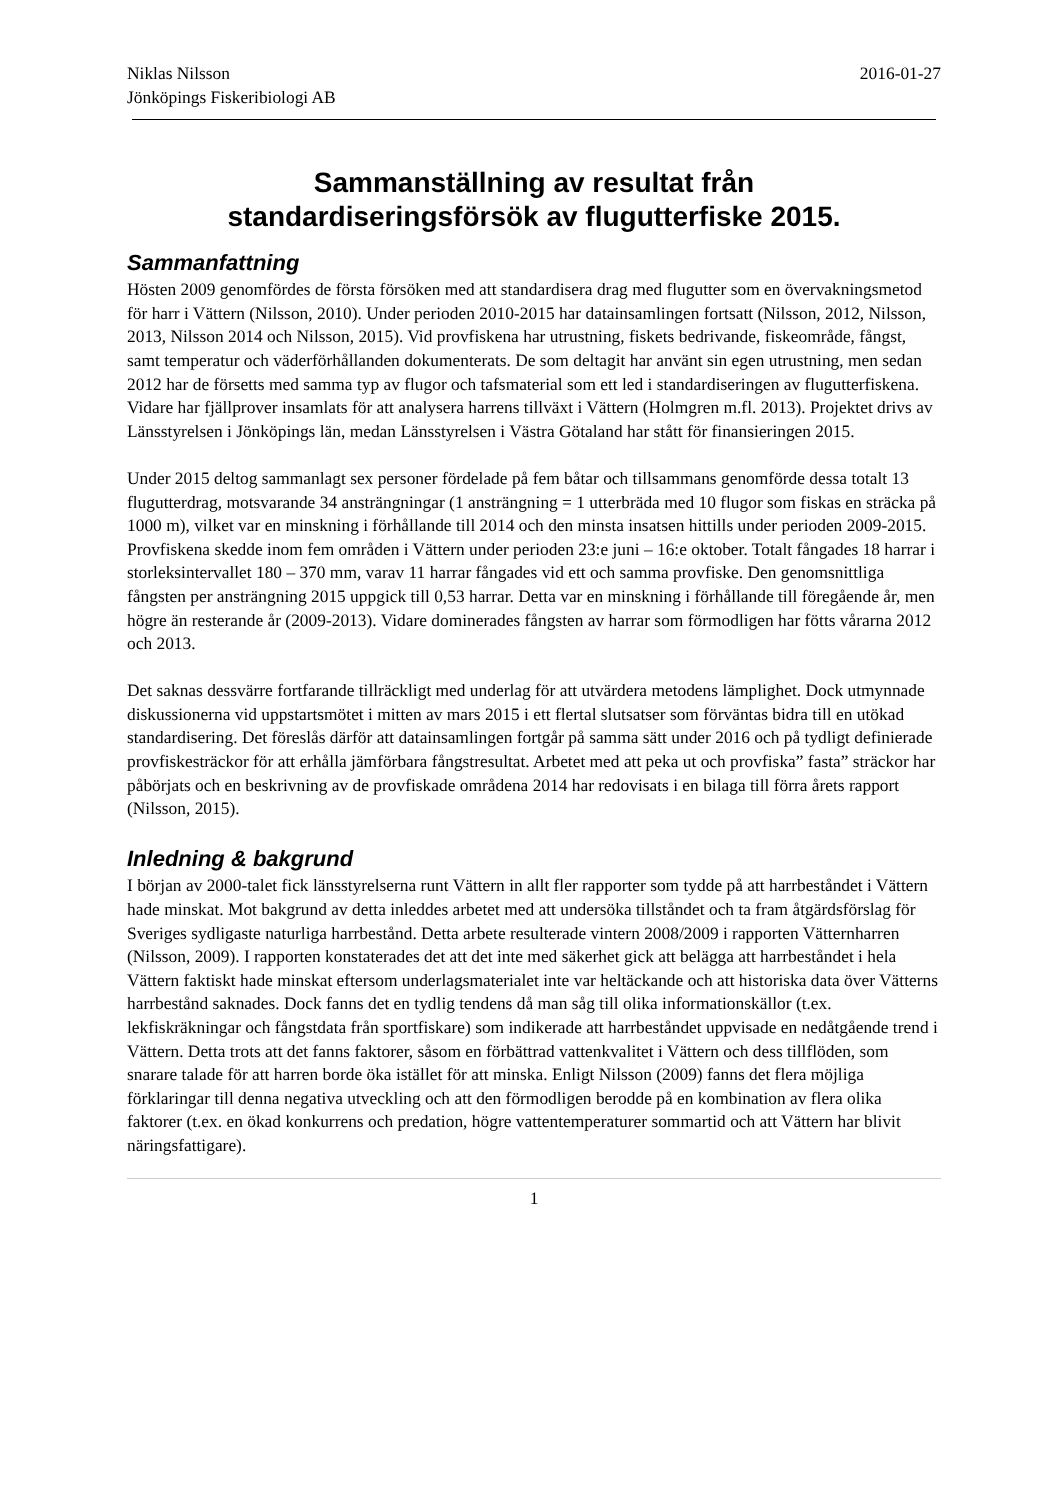Niklas Nilsson
Jönköpings Fiskeribiologi AB
2016-01-27
Sammanställning av resultat från
standardiseringsförsök av flugutterfiske 2015.
Sammanfattning
Hösten 2009 genomfördes de första försöken med att standardisera drag med flugutter som en övervakningsmetod för harr i Vättern (Nilsson, 2010). Under perioden 2010-2015 har datainsamlingen fortsatt (Nilsson, 2012, Nilsson, 2013, Nilsson 2014 och Nilsson, 2015). Vid provfiskena har utrustning, fiskets bedrivande, fiskeområde, fångst, samt temperatur och väderförhållanden dokumenterats. De som deltagit har använt sin egen utrustning, men sedan 2012 har de försetts med samma typ av flugor och tafsmaterial som ett led i standardiseringen av flugutterfiskena. Vidare har fjällprover insamlats för att analysera harrens tillväxt i Vättern (Holmgren m.fl. 2013). Projektet drivs av Länsstyrelsen i Jönköpings län, medan Länsstyrelsen i Västra Götaland har stått för finansieringen 2015.
Under 2015 deltog sammanlagt sex personer fördelade på fem båtar och tillsammans genomförde dessa totalt 13 flugutterdrag, motsvarande 34 ansträngningar (1 ansträngning = 1 utterbräda med 10 flugor som fiskas en sträcka på 1000 m), vilket var en minskning i förhållande till 2014 och den minsta insatsen hittills under perioden 2009-2015. Provfiskena skedde inom fem områden i Vättern under perioden 23:e juni – 16:e oktober. Totalt fångades 18 harrar i storleksintervallet 180 – 370 mm, varav 11 harrar fångades vid ett och samma provfiske. Den genomsnittliga fångsten per ansträngning 2015 uppgick till 0,53 harrar. Detta var en minskning i förhållande till föregående år, men högre än resterande år (2009-2013). Vidare dominerades fångsten av harrar som förmodligen har fötts vårarna 2012 och 2013.
Det saknas dessvärre fortfarande tillräckligt med underlag för att utvärdera metodens lämplighet. Dock utmynnade diskussionerna vid uppstartsmötet i mitten av mars 2015 i ett flertal slutsatser som förväntas bidra till en utökad standardisering. Det föreslås därför att datainsamlingen fortgår på samma sätt under 2016 och på tydligt definierade provfiskesträckor för att erhålla jämförbara fångstresultat. Arbetet med att peka ut och provfiska” fasta” sträckor har påbörjats och en beskrivning av de provfiskade områdena 2014 har redovisats i en bilaga till förra årets rapport (Nilsson, 2015).
Inledning & bakgrund
I början av 2000-talet fick länsstyrelserna runt Vättern in allt fler rapporter som tydde på att harrbeståndet i Vättern hade minskat. Mot bakgrund av detta inleddes arbetet med att undersöka tillståndet och ta fram åtgärdsförslag för Sveriges sydligaste naturliga harrbestånd. Detta arbete resulterade vintern 2008/2009 i rapporten Vätternharren (Nilsson, 2009). I rapporten konstaterades det att det inte med säkerhet gick att belägga att harrbeståndet i hela Vättern faktiskt hade minskat eftersom underlagsmaterialet inte var heltäckande och att historiska data över Vätterns harrbestånd saknades. Dock fanns det en tydlig tendens då man såg till olika informationskällor (t.ex. lekfiskräkningar och fångstdata från sportfiskare) som indikerade att harrbeståndet uppvisade en nedåtgående trend i Vättern. Detta trots att det fanns faktorer, såsom en förbättrad vattenkvalitet i Vättern och dess tillflöden, som snarare talade för att harren borde öka istället för att minska. Enligt Nilsson (2009) fanns det flera möjliga förklaringar till denna negativa utveckling och att den förmodligen berodde på en kombination av flera olika faktorer (t.ex. en ökad konkurrens och predation, högre vattentemperaturer sommartid och att Vättern har blivit näringsfattigare).
1